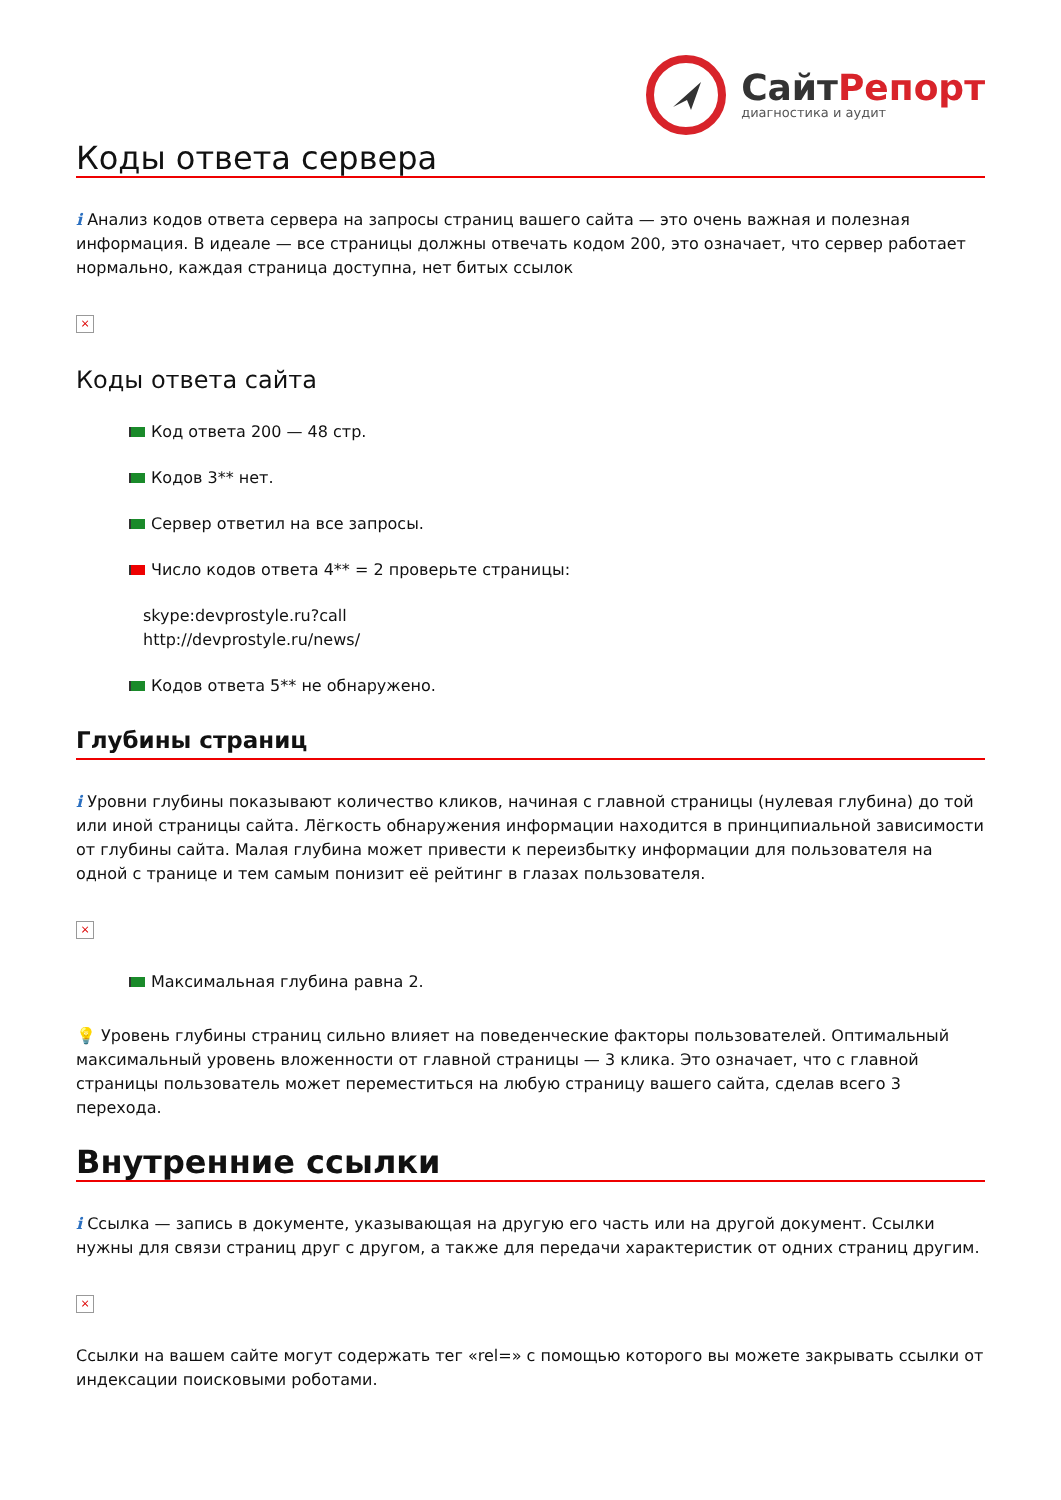СайтРепорт
диагностика и аудит
Коды ответа сервера
i Анализ кодов ответа сервера на запросы страниц вашего сайта — это очень важная и полезная информация. В идеале — все страницы должны отвечать кодом 200, это означает, что сервер работает нормально, каждая страница доступна, нет битых ссылок
×
Коды ответа сайта
Код ответа 200 — 48 стр.
Кодов 3** нет.
Сервер ответил на все запросы.
Число кодов ответа 4** = 2 проверьте страницы:
skype:devprostyle.ru?call
http://devprostyle.ru/news/
Кодов ответа 5** не обнаружено.
Глубины страниц
i Уровни глубины показывают количество кликов, начиная с главной страницы (нулевая глубина) до той или иной страницы сайта. Лёгкость обнаружения информации находится в принципиальной зависимости от глубины сайта. Малая глубина может привести к переизбытку информации для пользователя на одной с транице и тем самым понизит её рейтинг в глазах пользователя.
×
Максимальная глубина равна 2.
💡 Уровень глубины страниц сильно влияет на поведенческие факторы пользователей. Оптимальный максимальный уровень вложенности от главной страницы — 3 клика. Это означает, что с главной страницы пользователь может переместиться на любую страницу вашего сайта, сделав всего 3 перехода.
Внутренние ссылки
i Ссылка — запись в документе, указывающая на другую его часть или на другой документ. Ссылки нужны для связи страниц друг с другом, а также для передачи характеристик от одних страниц другим.
×
Ссылки на вашем сайте могут содержать тег «rel=» с помощью которого вы можете закрывать ссылки от индексации поисковыми роботами.